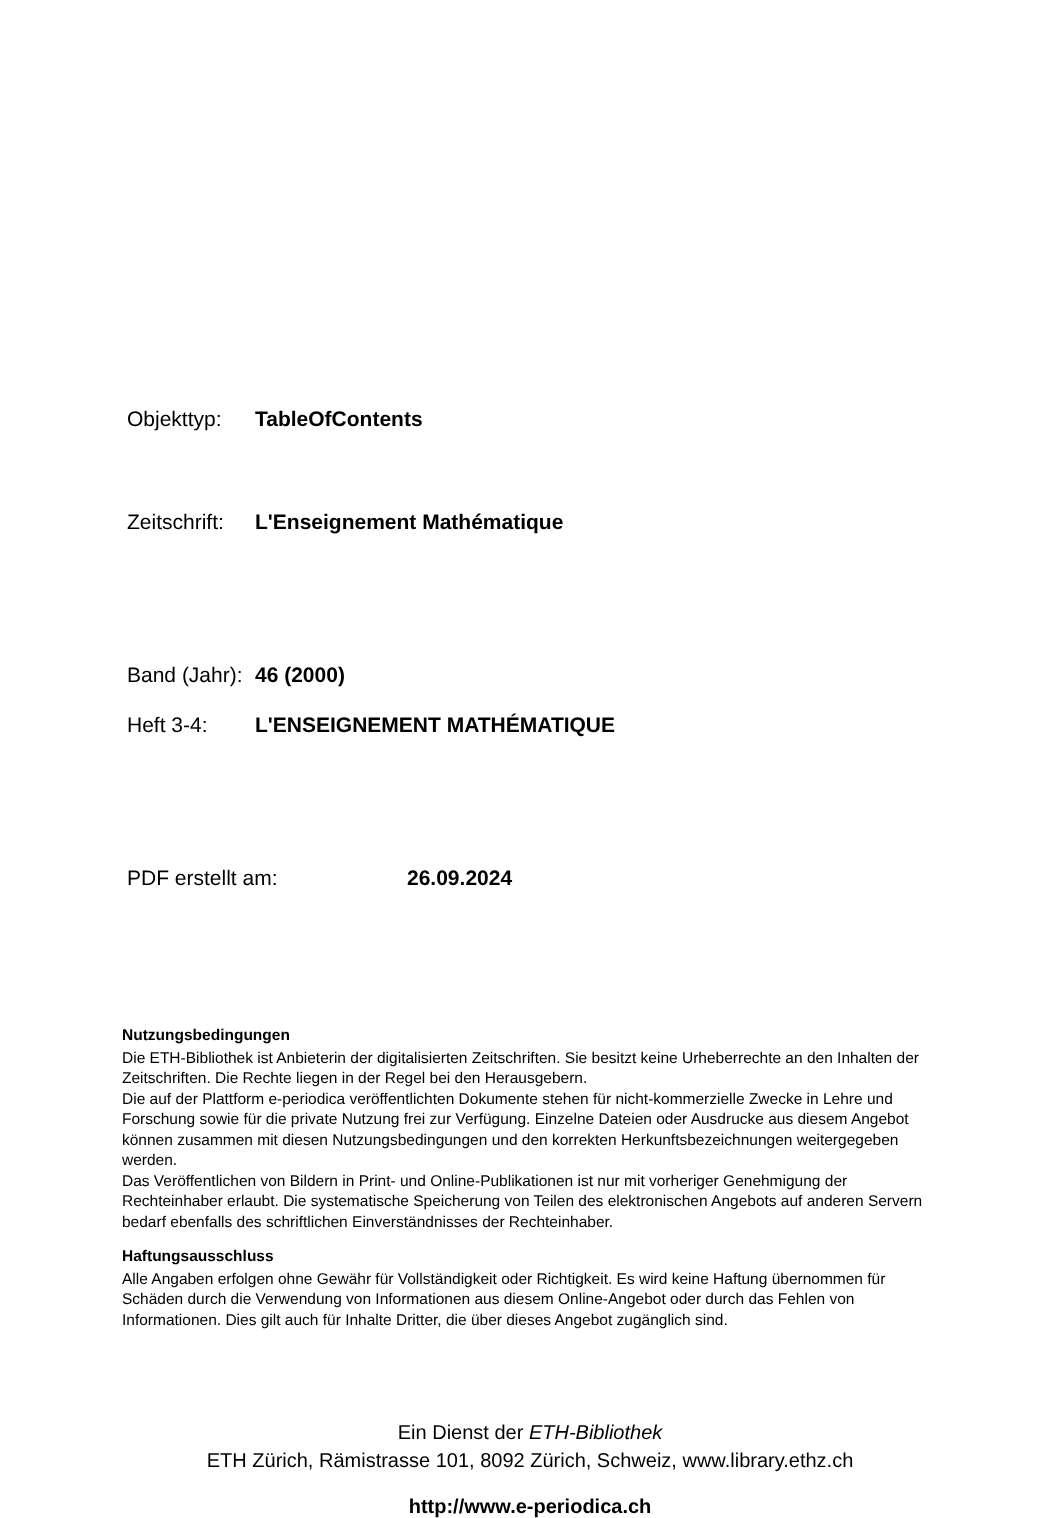Objekttyp: TableOfContents
Zeitschrift: L'Enseignement Mathématique
Band (Jahr): 46 (2000)
Heft 3-4: L'ENSEIGNEMENT MATHÉMATIQUE
PDF erstellt am: 26.09.2024
Nutzungsbedingungen
Die ETH-Bibliothek ist Anbieterin der digitalisierten Zeitschriften. Sie besitzt keine Urheberrechte an den Inhalten der Zeitschriften. Die Rechte liegen in der Regel bei den Herausgebern.
Die auf der Plattform e-periodica veröffentlichten Dokumente stehen für nicht-kommerzielle Zwecke in Lehre und Forschung sowie für die private Nutzung frei zur Verfügung. Einzelne Dateien oder Ausdrucke aus diesem Angebot können zusammen mit diesen Nutzungsbedingungen und den korrekten Herkunftsbezeichnungen weitergegeben werden.
Das Veröffentlichen von Bildern in Print- und Online-Publikationen ist nur mit vorheriger Genehmigung der Rechteinhaber erlaubt. Die systematische Speicherung von Teilen des elektronischen Angebots auf anderen Servern bedarf ebenfalls des schriftlichen Einverständnisses der Rechteinhaber.
Haftungsausschluss
Alle Angaben erfolgen ohne Gewähr für Vollständigkeit oder Richtigkeit. Es wird keine Haftung übernommen für Schäden durch die Verwendung von Informationen aus diesem Online-Angebot oder durch das Fehlen von Informationen. Dies gilt auch für Inhalte Dritter, die über dieses Angebot zugänglich sind.
Ein Dienst der ETH-Bibliothek
ETH Zürich, Rämistrasse 101, 8092 Zürich, Schweiz, www.library.ethz.ch
http://www.e-periodica.ch